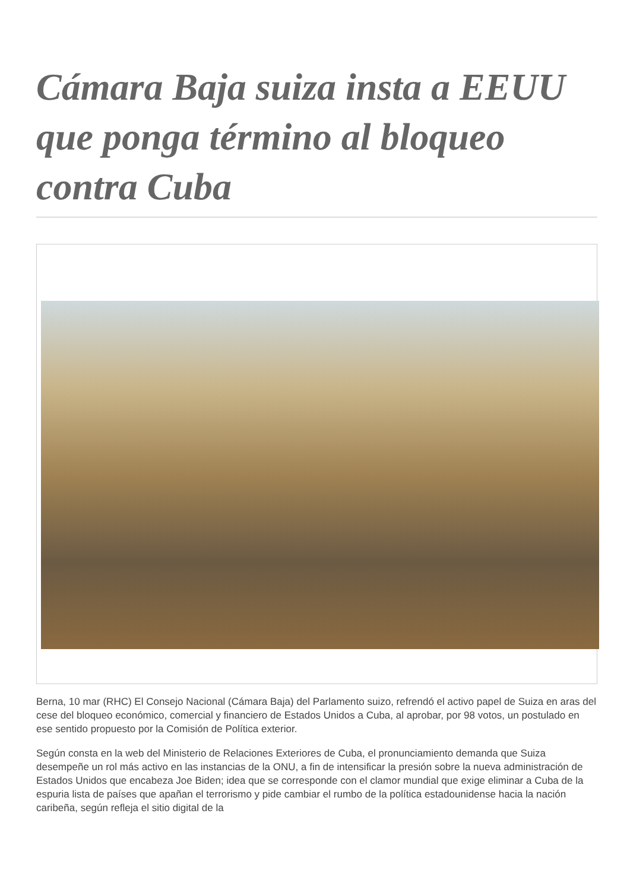Cámara Baja suiza insta a EEUU que ponga término al bloqueo contra Cuba
Berna, 10 mar (RHC) El Consejo Nacional (Cámara Baja) del Parlamento suizo, refrendó el activo papel de Suiza en aras del cese del bloqueo económico, comercial y financiero de Estados Unidos a Cuba, al aprobar, por 98 votos, un postulado en ese sentido propuesto por la Comisión de Política exterior.
Según consta en la web del Ministerio de Relaciones Exteriores de Cuba, el pronunciamiento demanda que Suiza desempeñe un rol más activo en las instancias de la ONU, a fin de intensificar la presión sobre la nueva administración de Estados Unidos que encabeza Joe Biden; idea que se corresponde con el clamor mundial que exige eliminar a Cuba de la espuria lista de países que apañan el terrorismo y pide cambiar el rumbo de la política estadounidense hacia la nación caribeña, según refleja el sitio digital de la